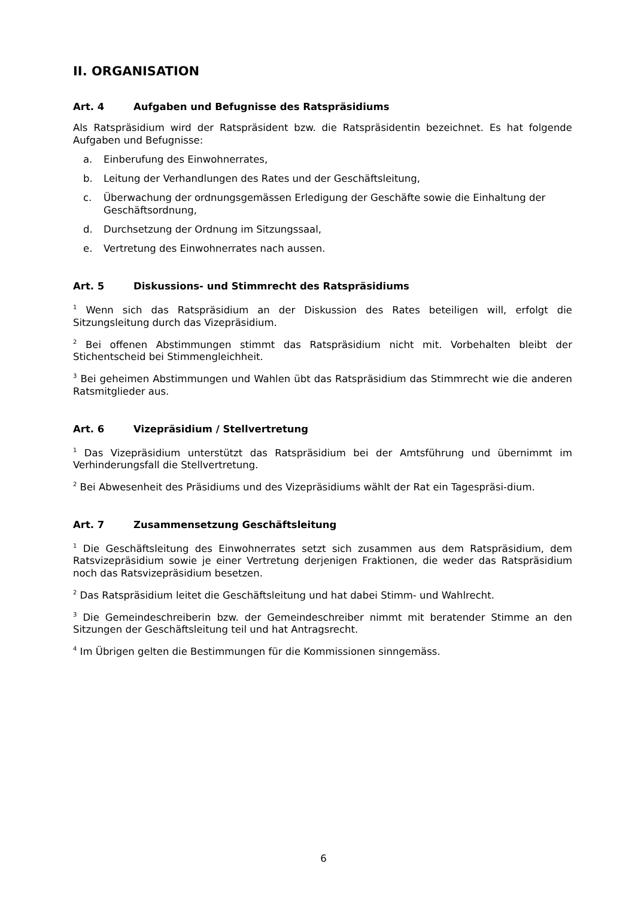II. ORGANISATION
Art. 4 Aufgaben und Befugnisse des Ratspräsidiums
Als Ratspräsidium wird der Ratspräsident bzw. die Ratspräsidentin bezeichnet. Es hat folgende Aufgaben und Befugnisse:
a. Einberufung des Einwohnerrates,
b. Leitung der Verhandlungen des Rates und der Geschäftsleitung,
c. Überwachung der ordnungsgemässen Erledigung der Geschäfte sowie die Einhaltung der Geschäftsordnung,
d. Durchsetzung der Ordnung im Sitzungssaal,
e. Vertretung des Einwohnerrates nach aussen.
Art. 5 Diskussions- und Stimmrecht des Ratspräsidiums
<sup>1</sup> Wenn sich das Ratspräsidium an der Diskussion des Rates beteiligen will, erfolgt die Sitzungsleitung durch das Vizepräsidium.
<sup>2</sup> Bei offenen Abstimmungen stimmt das Ratspräsidium nicht mit. Vorbehalten bleibt der Stichentscheid bei Stimmengleichheit.
<sup>3</sup> Bei geheimen Abstimmungen und Wahlen übt das Ratspräsidium das Stimmrecht wie die anderen Ratsmitglieder aus.
Art. 6 Vizepräsidium / Stellvertretung
<sup>1</sup> Das Vizepräsidium unterstützt das Ratspräsidium bei der Amtsführung und übernimmt im Verhinderungsfall die Stellvertretung.
<sup>2</sup> Bei Abwesenheit des Präsidiums und des Vizepräsidiums wählt der Rat ein Tagespräsi-dium.
Art. 7 Zusammensetzung Geschäftsleitung
<sup>1</sup> Die Geschäftsleitung des Einwohnerrates setzt sich zusammen aus dem Ratspräsidium, dem Ratsvizepräsidium sowie je einer Vertretung derjenigen Fraktionen, die weder das Ratspräsidium noch das Ratsvizepräsidium besetzen.
<sup>2</sup> Das Ratspräsidium leitet die Geschäftsleitung und hat dabei Stimm- und Wahlrecht.
<sup>3</sup> Die Gemeindeschreiberin bzw. der Gemeindeschreiber nimmt mit beratender Stimme an den Sitzungen der Geschäftsleitung teil und hat Antragsrecht.
<sup>4</sup> Im Übrigen gelten die Bestimmungen für die Kommissionen sinngemäss.
6